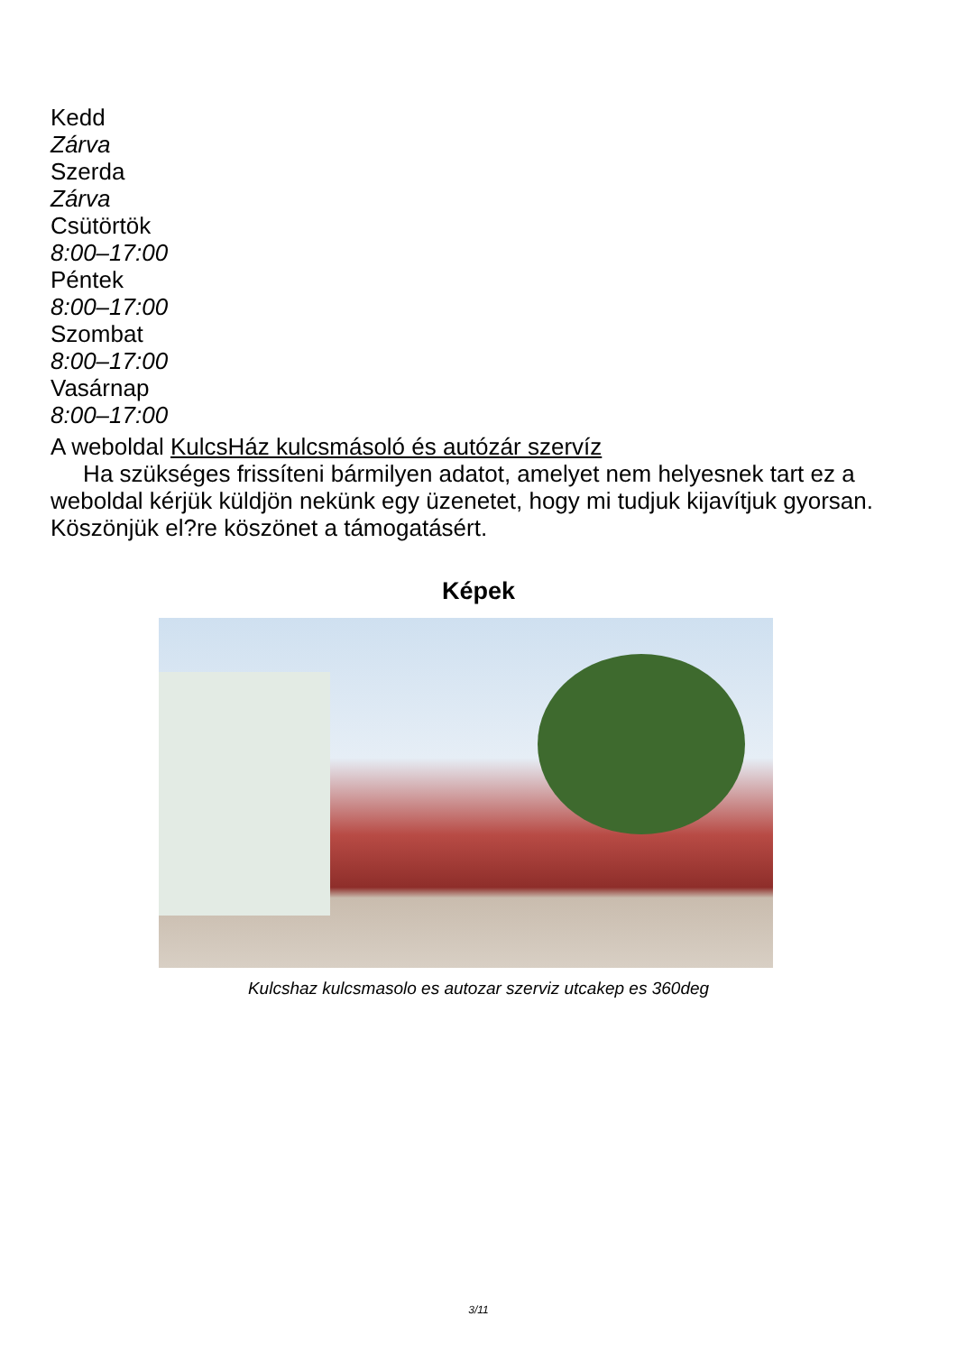Kedd
Zárva
Szerda
Zárva
Csütörtök
8:00–17:00
Péntek
8:00–17:00
Szombat
8:00–17:00
Vasárnap
8:00–17:00
A weboldal KulcsHáz kulcsmásoló és autózár szervíz
Ha szükséges frissíteni bármilyen adatot, amelyet nem helyesnek tart ez a weboldal kérjük küldjön nekünk egy üzenetet, hogy mi tudjuk kijavítjuk gyorsan. Köszönjük el?re köszönet a támogatásért.
Képek
Kulcshaz kulcsmasolo es autozar szerviz utcakep es 360deg
3/11